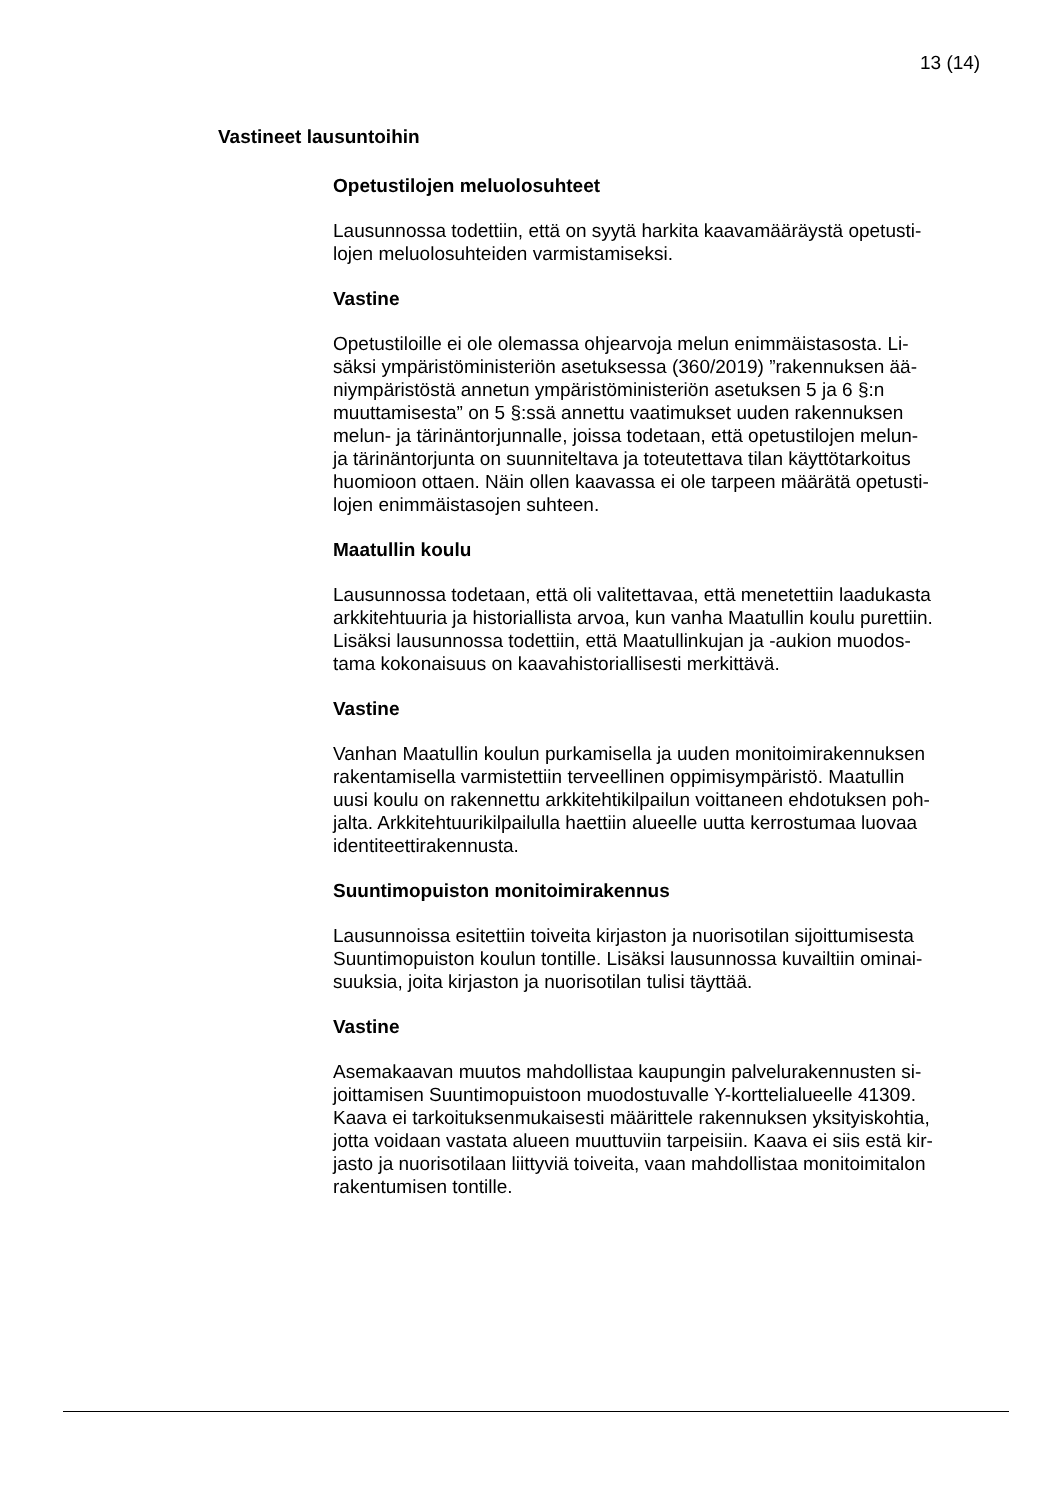13 (14)
Vastineet lausuntoihin
Opetustilojen meluolosuhteet
Lausunnossa todettiin, että on syytä harkita kaavamääräystä opetusti-
lojen meluolosuhteiden varmistamiseksi.
Vastine
Opetustiloille ei ole olemassa ohjearvoja melun enimmäistasosta. Li-
säksi ympäristöministeriön asetuksessa (360/2019) ”rakennuksen ää-
niympäristöstä annetun ympäristöministeriön asetuksen 5 ja 6 §:n
muuttamisesta” on 5 §:ssä annettu vaatimukset uuden rakennuksen
melun- ja tärinäntorjunnalle, joissa todetaan, että opetustilojen melun-
ja tärinäntorjunta on suunniteltava ja toteutettava tilan käyttötarkoitus
huomioon ottaen. Näin ollen kaavassa ei ole tarpeen määrätä opetusti-
lojen enimmäistasojen suhteen.
Maatullin koulu
Lausunnossa todetaan, että oli valitettavaa, että menetettiin laadukasta
arkkitehtuuria ja historiallista arvoa, kun vanha Maatullin koulu purettiin.
Lisäksi lausunnossa todettiin, että Maatullinkujan ja -aukion muodos-
tama kokonaisuus on kaavahistoriallisesti merkittävä.
Vastine
Vanhan Maatullin koulun purkamisella ja uuden monitoimirakennuksen
rakentamisella varmistettiin terveellinen oppimisympäristö. Maatullin
uusi koulu on rakennettu arkkitehtikilpailun voittaneen ehdotuksen poh-
jalta. Arkkitehtuurikilpailulla haettiin alueelle uutta kerrostumaa luovaa
identiteettirakennusta.
Suuntimopuiston monitoimirakennus
Lausunnoissa esitettiin toiveita kirjaston ja nuorisotilan sijoittumisesta
Suuntimopuiston koulun tontille. Lisäksi lausunnossa kuvailtiin ominai-
suuksia, joita kirjaston ja nuorisotilan tulisi täyttää.
Vastine
Asemakaavan muutos mahdollistaa kaupungin palvelurakennusten si-
joittamisen Suuntimopuistoon muodostuvalle Y-korttelialueelle 41309.
Kaava ei tarkoituksenmukaisesti määrittele rakennuksen yksityiskohtia,
jotta voidaan vastata alueen muuttuviin tarpeisiin. Kaava ei siis estä kir-
jasto ja nuorisotilaan liittyviä toiveita, vaan mahdollistaa monitoimitalon
rakentumisen tontille.